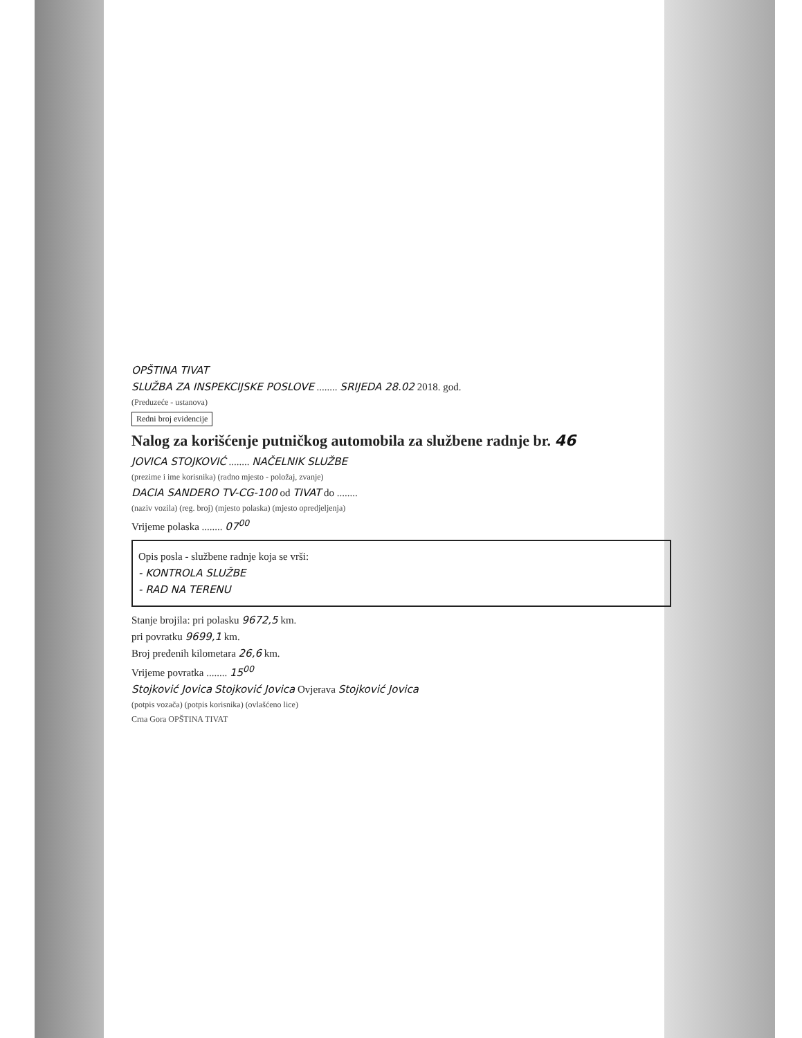OPŠTINA TIVAT
SLUŽBA ZA INSPEKCIJSKE POSLOVE ........ SRIJEDA 28.02 2018. god.
(Preduzeće - ustanova)
Redni broj evidencije
Nalog za korišćenje putničkog automobila za službene radnje br. 46
JOVICA STOJKOVIĆ ........ NAČELNIK SLUŽBE
(prezime i ime korisnika) (radno mjesto - položaj, zvanje)
DACIA SANDERO TV-CG-100 od TIVAT do ........
(naziv vozila) (reg. broj) (mjesto polaska) (mjesto opredjeljenja)
Vrijeme polaska ........ 07<sup>00</sup>
Opis posla - službene radnje koja se vrši:
- KONTROLA SLUŽBE
- RAD NA TERENU
Stanje brojila: pri polasku 9672,5 km.
pri povratku 9699,1 km.
Broj pređenih kilometara 26,6 km.
Vrijeme povratka ........ 15<sup>00</sup>
Stojković Jovica Stojković Jovica Ovjerava Stojković Jovica
(potpis vozača) (potpis korisnika) (ovlašćeno lice)
Crna Gora OPŠTINA TIVAT